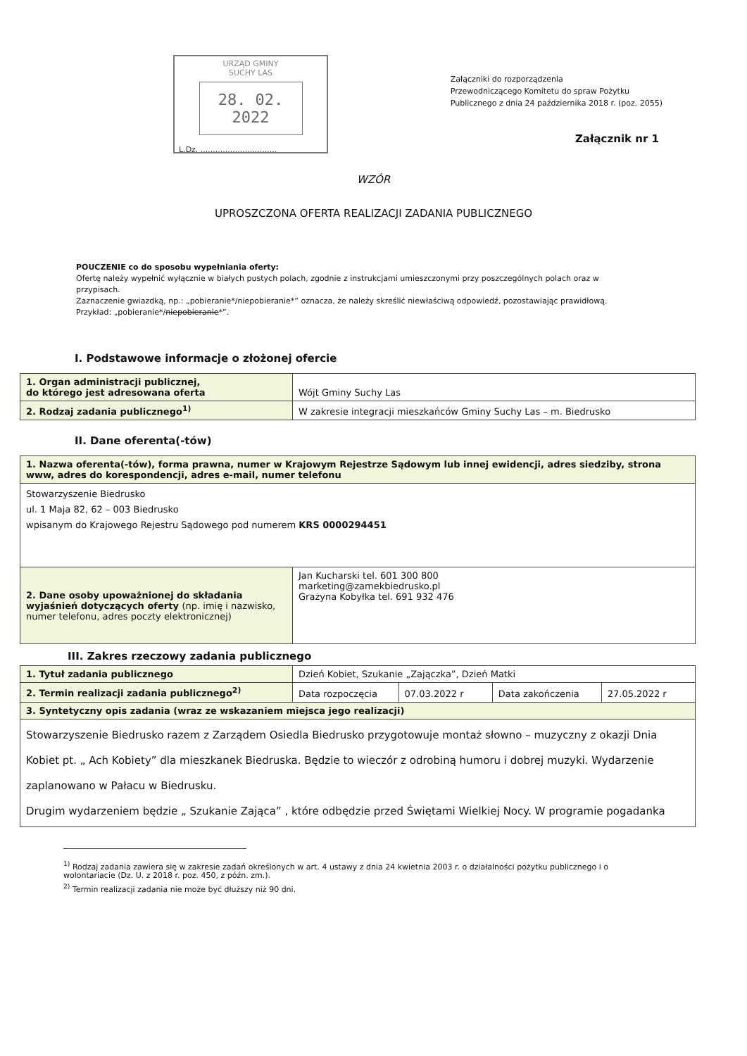URZĄD GMINY
SUCHY LAS
28. 02. 2022
L.Dz. ...............................
Załączniki do rozporządzenia
Przewodniczącego Komitetu do spraw Pożytku
Publicznego z dnia 24 października 2018 r. (poz. 2055)
Załącznik nr 1
WZÓR
UPROSZCZONA OFERTA REALIZACJI ZADANIA PUBLICZNEGO
POUCZENIE co do sposobu wypełniania oferty:
Ofertę należy wypełnić wyłącznie w białych pustych polach, zgodnie z instrukcjami umieszczonymi przy poszczególnych polach oraz w przypisach.
Zaznaczenie gwiazdką, np.: „pobieranie*/niepobieranie*” oznacza, że należy skreślić niewłaściwą odpowiedź, pozostawiając prawidłową. Przykład: „pobieranie*/niepobieranie*”.
I. Podstawowe informacje o złożonej ofercie
| 1. Organ administracji publicznej, do którego jest adresowana oferta | Wójt Gminy Suchy Las |
| 2. Rodzaj zadania publicznego<sup>1)</sup> | W zakresie integracji mieszkańców Gminy Suchy Las – m. Biedrusko |
II. Dane oferenta(-tów)
| 1. Nazwa oferenta(-tów), forma prawna, numer w Krajowym Rejestrze Sądowym lub innej ewidencji, adres siedziby, strona www, adres do korespondencji, adres e-mail, numer telefonu | |
| Stowarzyszenie Biedrusko ul. 1 Maja 82, 62 – 003 Biedrusko wpisanym do Krajowego Rejestru Sądowego pod numerem KRS 0000294451 | |
| 2. Dane osoby upoważnionej do składania wyjaśnień dotyczących oferty (np. imię i nazwisko, numer telefonu, adres poczty elektronicznej) | Jan Kucharski tel. 601 300 800 marketing@zamekbiedrusko.pl Grażyna Kobyłka tel. 691 932 476 |
III. Zakres rzeczowy zadania publicznego
| 1. Tytuł zadania publicznego | Dzień Kobiet, Szukanie „Zajączka”, Dzień Matki | | | |
| 2. Termin realizacji zadania publicznego<sup>2)</sup> | Data rozpoczęcia | 07.03.2022 r | Data zakończenia | 27.05.2022 r |
| 3. Syntetyczny opis zadania (wraz ze wskazaniem miejsca jego realizacji) | | | | |
| Stowarzyszenie Biedrusko razem z Zarządem Osiedla Biedrusko przygotowuje montaż słowno – muzyczny z okazji Dnia Kobiet pt. „ Ach Kobiety” dla mieszkanek Biedruska. Będzie to wieczór z odrobiną humoru i dobrej muzyki. Wydarzenie zaplanowano w Pałacu w Biedrusku. Drugim wydarzeniem będzie „ Szukanie Zająca” , które odbędzie przed Świętami Wielkiej Nocy. W programie pogadanka | | | | |
<sup>1)</sup> Rodzaj zadania zawiera się w zakresie zadań określonych w art. 4 ustawy z dnia 24 kwietnia 2003 r. o działalności pożytku publicznego i o wolontariacie (Dz. U. z 2018 r. poz. 450, z późn. zm.).
<sup>2)</sup> Termin realizacji zadania nie może być dłuższy niż 90 dni.